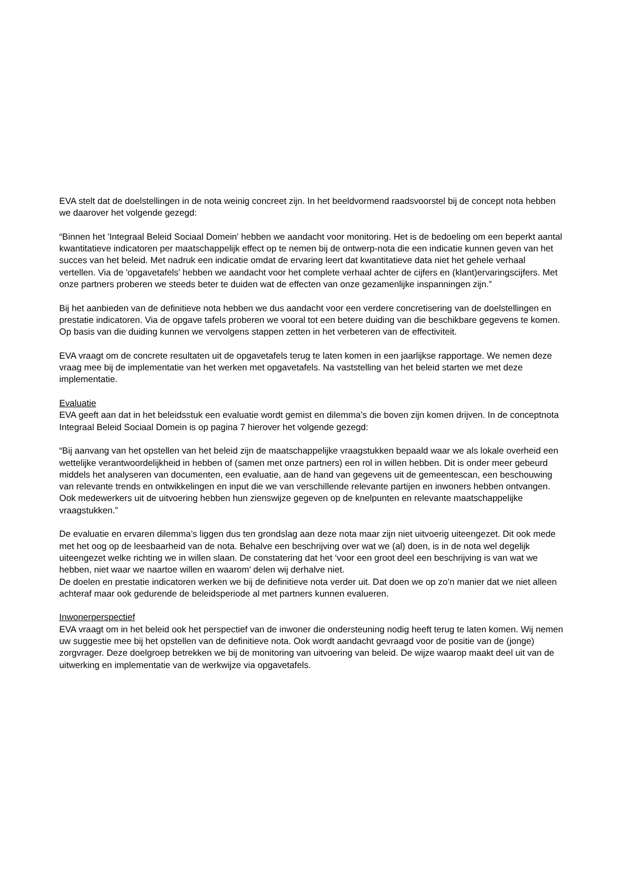EVA stelt dat de doelstellingen in de nota weinig concreet zijn. In het beeldvormend raadsvoorstel bij de concept nota hebben we daarover het volgende gezegd:
“Binnen het 'Integraal Beleid Sociaal Domein' hebben we aandacht voor monitoring. Het is de bedoeling om een beperkt aantal kwantitatieve indicatoren per maatschappelijk effect op te nemen bij de ontwerp-nota die een indicatie kunnen geven van het succes van het beleid. Met nadruk een indicatie omdat de ervaring leert dat kwantitatieve data niet het gehele verhaal vertellen. Via de 'opgavetafels' hebben we aandacht voor het complete verhaal achter de cijfers en (klant)ervaringscijfers. Met onze partners proberen we steeds beter te duiden wat de effecten van onze gezamenlijke inspanningen zijn.”
Bij het aanbieden van de definitieve nota hebben we dus aandacht voor een verdere concretisering van de doelstellingen en prestatie indicatoren. Via de opgave tafels proberen we vooral tot een betere duiding van die beschikbare gegevens te komen. Op basis van die duiding kunnen we vervolgens stappen zetten in het verbeteren van de effectiviteit.
EVA vraagt om de concrete resultaten uit de opgavetafels terug te laten komen in een jaarlijkse rapportage. We nemen deze vraag mee bij de implementatie van het werken met opgavetafels. Na vaststelling van het beleid starten we met deze implementatie.
Evaluatie
EVA geeft aan dat in het beleidsstuk een evaluatie wordt gemist en dilemma’s die boven zijn komen drijven. In de conceptnota Integraal Beleid Sociaal Domein is op pagina 7 hierover het volgende gezegd:
“Bij aanvang van het opstellen van het beleid zijn de maatschappelijke vraagstukken bepaald waar we als lokale overheid een wettelijke verantwoordelijkheid in hebben of (samen met onze partners) een rol in willen hebben. Dit is onder meer gebeurd middels het analyseren van documenten, een evaluatie, aan de hand van gegevens uit de gemeentescan, een beschouwing van relevante trends en ontwikkelingen en input die we van verschillende relevante partijen en inwoners hebben ontvangen. Ook medewerkers uit de uitvoering hebben hun zienswijze gegeven op de knelpunten en relevante maatschappelijke vraagstukken.”
De evaluatie en ervaren dilemma’s liggen dus ten grondslag aan deze nota maar zijn niet uitvoerig uiteengezet. Dit ook mede met het oog op de leesbaarheid van de nota. Behalve een beschrijving over wat we (al) doen, is in de nota wel degelijk uiteengezet welke richting we in willen slaan. De constatering dat het ‘voor een groot deel een beschrijving is van wat we hebben, niet waar we naartoe willen en waarom’ delen wij derhalve niet.
De doelen en prestatie indicatoren werken we bij de definitieve nota verder uit. Dat doen we op zo’n manier dat we niet alleen achteraf maar ook gedurende de beleidsperiode al met partners kunnen evalueren.
Inwonerperspectief
EVA vraagt om in het beleid ook het perspectief van de inwoner die ondersteuning nodig heeft terug te laten komen. Wij nemen uw suggestie mee bij het opstellen van de definitieve nota. Ook wordt aandacht gevraagd voor de positie van de (jonge) zorgvrager. Deze doelgroep betrekken we bij de monitoring van uitvoering van beleid. De wijze waarop maakt deel uit van de uitwerking en implementatie van de werkwijze via opgavetafels.